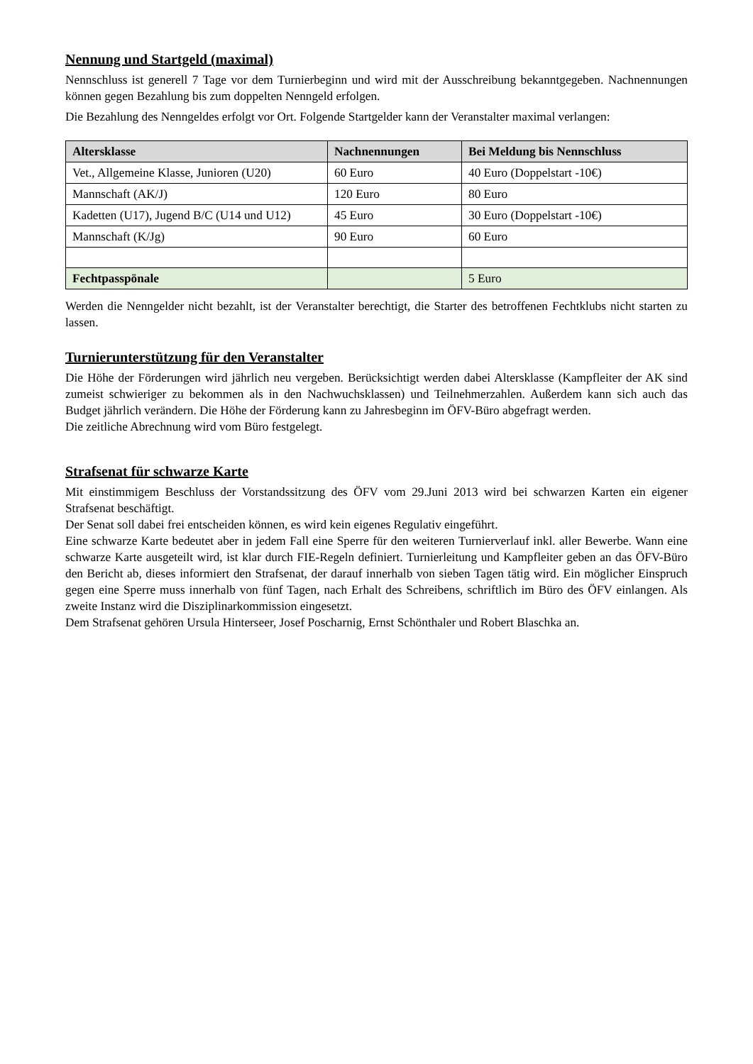Nennung und Startgeld (maximal)
Nennschluss ist generell 7 Tage vor dem Turnierbeginn und wird mit der Ausschreibung bekanntgegeben. Nachnennungen können gegen Bezahlung bis zum doppelten Nenngeld erfolgen.
Die Bezahlung des Nenngeldes erfolgt vor Ort. Folgende Startgelder kann der Veranstalter maximal verlangen:
| Altersklasse | Nachnennungen | Bei Meldung bis Nennschluss |
| --- | --- | --- |
| Vet., Allgemeine Klasse, Junioren (U20) | 60 Euro | 40 Euro (Doppelstart -10€) |
| Mannschaft (AK/J) | 120 Euro | 80 Euro |
| Kadetten (U17), Jugend B/C (U14 und U12) | 45 Euro | 30 Euro (Doppelstart -10€) |
| Mannschaft (K/Jg) | 90 Euro | 60 Euro |
| Fechtpasspönale | | 5 Euro |
Werden die Nenngelder nicht bezahlt, ist der Veranstalter berechtigt, die Starter des betroffenen Fechtklubs nicht starten zu lassen.
Turnierunterstützung für den Veranstalter
Die Höhe der Förderungen wird jährlich neu vergeben. Berücksichtigt werden dabei Altersklasse (Kampfleiter der AK sind zumeist schwieriger zu bekommen als in den Nachwuchsklassen) und Teilnehmerzahlen. Außerdem kann sich auch das Budget jährlich verändern. Die Höhe der Förderung kann zu Jahresbeginn im ÖFV-Büro abgefragt werden.
Die zeitliche Abrechnung wird vom Büro festgelegt.
Strafsenat für schwarze Karte
Mit einstimmigem Beschluss der Vorstandssitzung des ÖFV vom 29.Juni 2013 wird bei schwarzen Karten ein eigener Strafsenat beschäftigt.
Der Senat soll dabei frei entscheiden können, es wird kein eigenes Regulativ eingeführt.
Eine schwarze Karte bedeutet aber in jedem Fall eine Sperre für den weiteren Turnierverlauf inkl. aller Bewerbe. Wann eine schwarze Karte ausgeteilt wird, ist klar durch FIE-Regeln definiert. Turnierleitung und Kampfleiter geben an das ÖFV-Büro den Bericht ab, dieses informiert den Strafsenat, der darauf innerhalb von sieben Tagen tätig wird. Ein möglicher Einspruch gegen eine Sperre muss innerhalb von fünf Tagen, nach Erhalt des Schreibens, schriftlich im Büro des ÖFV einlangen. Als zweite Instanz wird die Disziplinarkommission eingesetzt.
Dem Strafsenat gehören Ursula Hinterseer, Josef Poscharnig, Ernst Schönthaler und Robert Blaschka an.